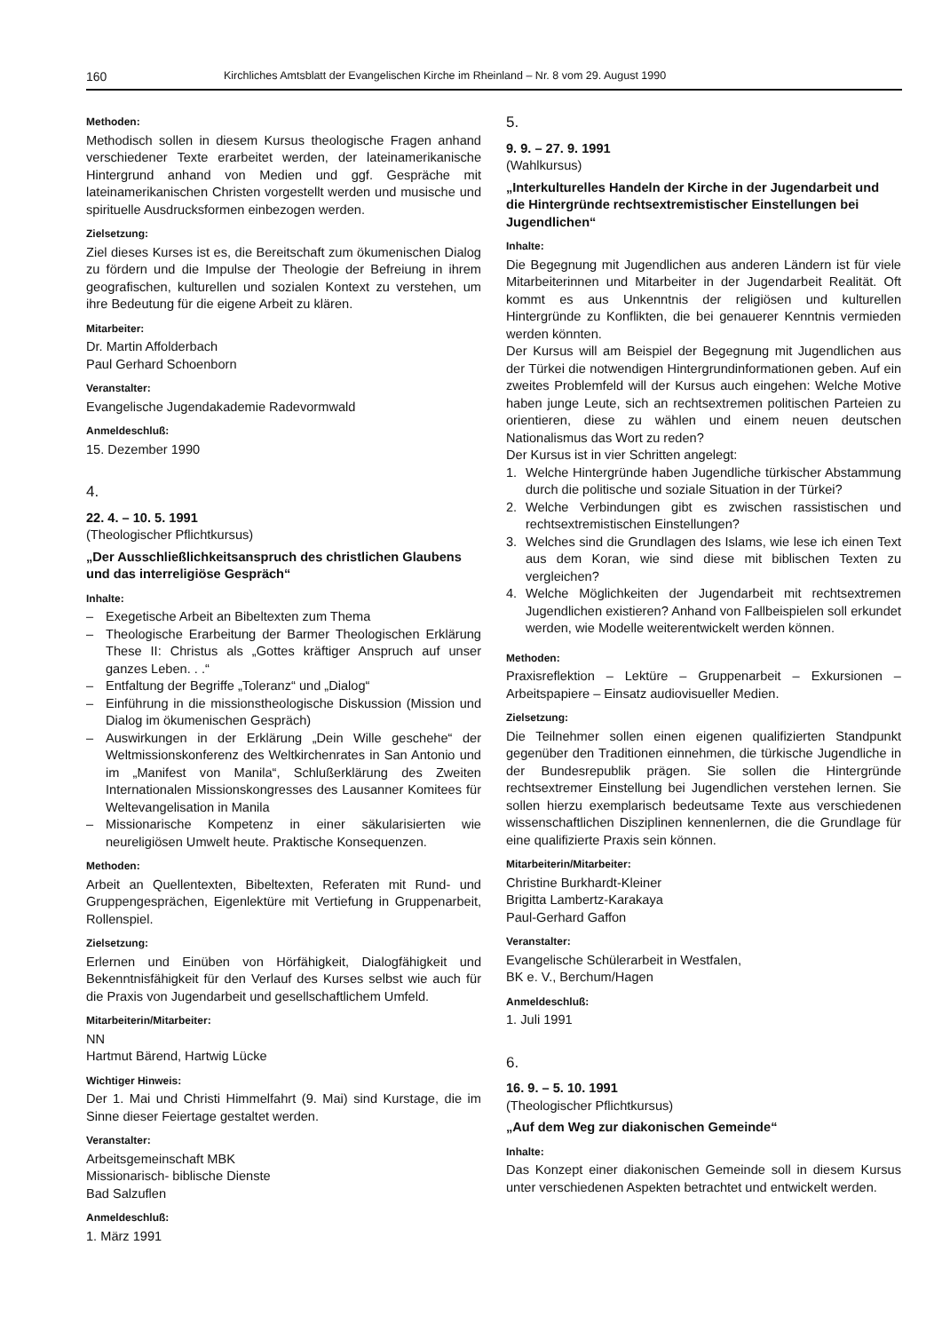160 Kirchliches Amtsblatt der Evangelischen Kirche im Rheinland – Nr. 8 vom 29. August 1990
Methoden:
Methodisch sollen in diesem Kursus theologische Fragen anhand verschiedener Texte erarbeitet werden, der lateinamerikanische Hintergrund anhand von Medien und ggf. Gespräche mit lateinamerikanischen Christen vorgestellt werden und musische und spirituelle Ausdrucksformen einbezogen werden.
Zielsetzung:
Ziel dieses Kurses ist es, die Bereitschaft zum ökumenischen Dialog zu fördern und die Impulse der Theologie der Befreiung in ihrem geografischen, kulturellen und sozialen Kontext zu verstehen, um ihre Bedeutung für die eigene Arbeit zu klären.
Mitarbeiter:
Dr. Martin Affolderbach
Paul Gerhard Schoenborn
Veranstalter:
Evangelische Jugendakademie Radevormwald
Anmeldeschluß:
15. Dezember 1990
4.
22. 4. – 10. 5. 1991
(Theologischer Pflichtkursus)
„Der Ausschließlichkeitsanspruch des christlichen Glaubens und das interreligiöse Gespräch“
Inhalte:
– Exegetische Arbeit an Bibeltexten zum Thema
– Theologische Erarbeitung der Barmer Theologischen Erklärung These II: Christus als „Gottes kräftiger Anspruch auf unser ganzes Leben. . .“
– Entfaltung der Begriffe „Toleranz“ und „Dialog“
– Einführung in die missionstheologische Diskussion (Mission und Dialog im ökumenischen Gespräch)
– Auswirkungen in der Erklärung „Dein Wille geschehe“ der Weltmissionskonferenz des Weltkirchenrates in San Antonio und im „Manifest von Manila“, Schlußerklärung des Zweiten Internationalen Missionskongresses des Lausanner Komitees für Weltevangelisation in Manila
– Missionarische Kompetenz in einer säkularisierten wie neureligiösen Umwelt heute. Praktische Konsequenzen.
Methoden:
Arbeit an Quellentexten, Bibeltexten, Referaten mit Rund- und Gruppengesprächen, Eigenlektüre mit Vertiefung in Gruppenarbeit, Rollenspiel.
Zielsetzung:
Erlernen und Einüben von Hörfähigkeit, Dialogfähigkeit und Bekenntnisfähigkeit für den Verlauf des Kurses selbst wie auch für die Praxis von Jugendarbeit und gesellschaftlichem Umfeld.
Mitarbeiterin/Mitarbeiter:
NN
Hartmut Bärend, Hartwig Lücke
Wichtiger Hinweis:
Der 1. Mai und Christi Himmelfahrt (9. Mai) sind Kurstage, die im Sinne dieser Feiertage gestaltet werden.
Veranstalter:
Arbeitsgemeinschaft MBK
Missionarisch- biblische Dienste
Bad Salzuflen
Anmeldeschluß:
1. März 1991
5.
9. 9. – 27. 9. 1991
(Wahlkursus)
„Interkulturelles Handeln der Kirche in der Jugendarbeit und die Hintergründe rechtsextremistischer Einstellungen bei Jugendlichen“
Inhalte:
Die Begegnung mit Jugendlichen aus anderen Ländern ist für viele Mitarbeiterinnen und Mitarbeiter in der Jugendarbeit Realität. Oft kommt es aus Unkenntnis der religiösen und kulturellen Hintergründe zu Konflikten, die bei genauerer Kenntnis vermieden werden könnten.
Der Kursus will am Beispiel der Begegnung mit Jugendlichen aus der Türkei die notwendigen Hintergrundinformationen geben. Auf ein zweites Problemfeld will der Kursus auch eingehen: Welche Motive haben junge Leute, sich an rechtsextremen politischen Parteien zu orientieren, diese zu wählen und einem neuen deutschen Nationalismus das Wort zu reden?
Der Kursus ist in vier Schritten angelegt:
1. Welche Hintergründe haben Jugendliche türkischer Abstammung durch die politische und soziale Situation in der Türkei?
2. Welche Verbindungen gibt es zwischen rassistischen und rechtsextremistischen Einstellungen?
3. Welches sind die Grundlagen des Islams, wie lese ich einen Text aus dem Koran, wie sind diese mit biblischen Texten zu vergleichen?
4. Welche Möglichkeiten der Jugendarbeit mit rechtsextremen Jugendlichen existieren? Anhand von Fallbeispielen soll erkundet werden, wie Modelle weiterentwickelt werden können.
Methoden:
Praxisreflektion – Lektüre – Gruppenarbeit – Exkursionen – Arbeitspapiere – Einsatz audiovisueller Medien.
Zielsetzung:
Die Teilnehmer sollen einen eigenen qualifizierten Standpunkt gegenüber den Traditionen einnehmen, die türkische Jugendliche in der Bundesrepublik prägen. Sie sollen die Hintergründe rechtsextremer Einstellung bei Jugendlichen verstehen lernen. Sie sollen hierzu exemplarisch bedeutsame Texte aus verschiedenen wissenschaftlichen Disziplinen kennenlernen, die die Grundlage für eine qualifizierte Praxis sein können.
Mitarbeiterin/Mitarbeiter:
Christine Burkhardt-Kleiner
Brigitta Lambertz-Karakaya
Paul-Gerhard Gaffon
Veranstalter:
Evangelische Schülerarbeit in Westfalen,
BK e. V., Berchum/Hagen
Anmeldeschluß:
1. Juli 1991
6.
16. 9. – 5. 10. 1991
(Theologischer Pflichtkursus)
„Auf dem Weg zur diakonischen Gemeinde“
Inhalte:
Das Konzept einer diakonischen Gemeinde soll in diesem Kursus unter verschiedenen Aspekten betrachtet und entwickelt werden.